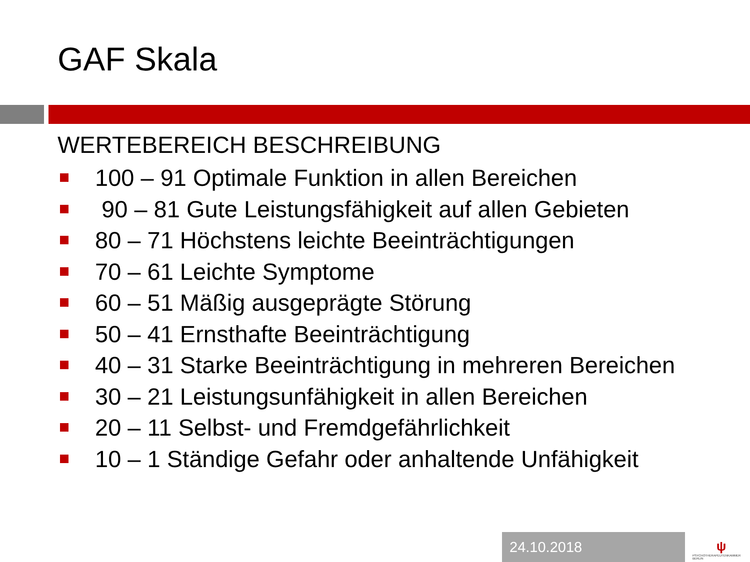GAF Skala
WERTEBEREICH BESCHREIBUNG
100 – 91 Optimale Funktion in allen Bereichen
90 – 81 Gute Leistungsfähigkeit auf allen Gebieten
80 – 71 Höchstens leichte Beeinträchtigungen
70 – 61 Leichte Symptome
60 – 51 Mäßig ausgeprägte Störung
50 – 41 Ernsthafte Beeinträchtigung
40 – 31 Starke Beeinträchtigung in mehreren Bereichen
30 – 21 Leistungsunfähigkeit in allen Bereichen
20 – 11 Selbst- und Fremdgefährlichkeit
10 – 1 Ständige Gefahr oder anhaltende Unfähigkeit
24.10.2018
ψ
PSYCHOTHERAPEUTENKAMMER BERLIN